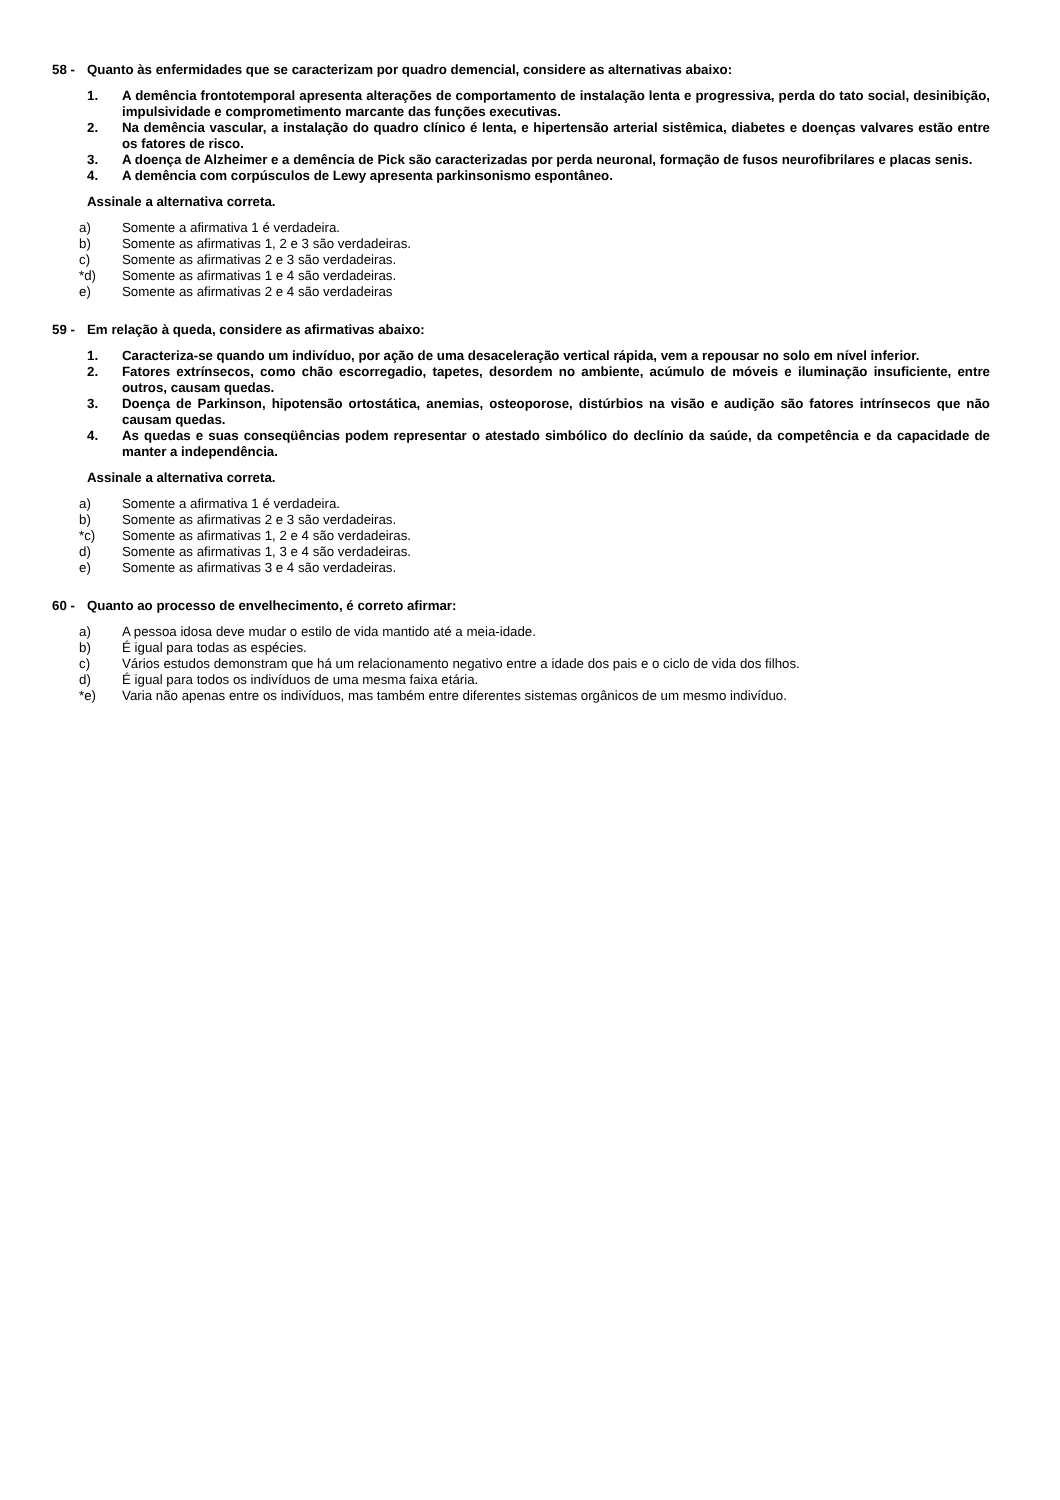58 - Quanto às enfermidades que se caracterizam por quadro demencial, considere as alternativas abaixo:
1. A demência frontotemporal apresenta alterações de comportamento de instalação lenta e progressiva, perda do tato social, desinibição, impulsividade e comprometimento marcante das funções executivas.
2. Na demência vascular, a instalação do quadro clínico é lenta, e hipertensão arterial sistêmica, diabetes e doenças valvares estão entre os fatores de risco.
3. A doença de Alzheimer e a demência de Pick são caracterizadas por perda neuronal, formação de fusos neurofibrilares e placas senis.
4. A demência com corpúsculos de Lewy apresenta parkinsonismo espontâneo.
Assinale a alternativa correta.
a) Somente a afirmativa 1 é verdadeira.
b) Somente as afirmativas 1, 2 e 3 são verdadeiras.
c) Somente as afirmativas 2 e 3 são verdadeiras.
*d) Somente as afirmativas 1 e 4 são verdadeiras.
e) Somente as afirmativas 2 e 4 são verdadeiras
59 - Em relação à queda, considere as afirmativas abaixo:
1. Caracteriza-se quando um indivíduo, por ação de uma desaceleração vertical rápida, vem a repousar no solo em nível inferior.
2. Fatores extrínsecos, como chão escorregadio, tapetes, desordem no ambiente, acúmulo de móveis e iluminação insuficiente, entre outros, causam quedas.
3. Doença de Parkinson, hipotensão ortostática, anemias, osteoporose, distúrbios na visão e audição são fatores intrínsecos que não causam quedas.
4. As quedas e suas conseqüências podem representar o atestado simbólico do declínio da saúde, da competência e da capacidade de manter a independência.
Assinale a alternativa correta.
a) Somente a afirmativa 1 é verdadeira.
b) Somente as afirmativas 2 e 3 são verdadeiras.
*c) Somente as afirmativas 1, 2 e 4 são verdadeiras.
d) Somente as afirmativas 1, 3 e 4 são verdadeiras.
e) Somente as afirmativas 3 e 4 são verdadeiras.
60 - Quanto ao processo de envelhecimento, é correto afirmar:
a) A pessoa idosa deve mudar o estilo de vida mantido até a meia-idade.
b) É igual para todas as espécies.
c) Vários estudos demonstram que há um relacionamento negativo entre a idade dos pais e o ciclo de vida dos filhos.
d) É igual para todos os indivíduos de uma mesma faixa etária.
*e) Varia não apenas entre os indivíduos, mas também entre diferentes sistemas orgânicos de um mesmo indivíduo.